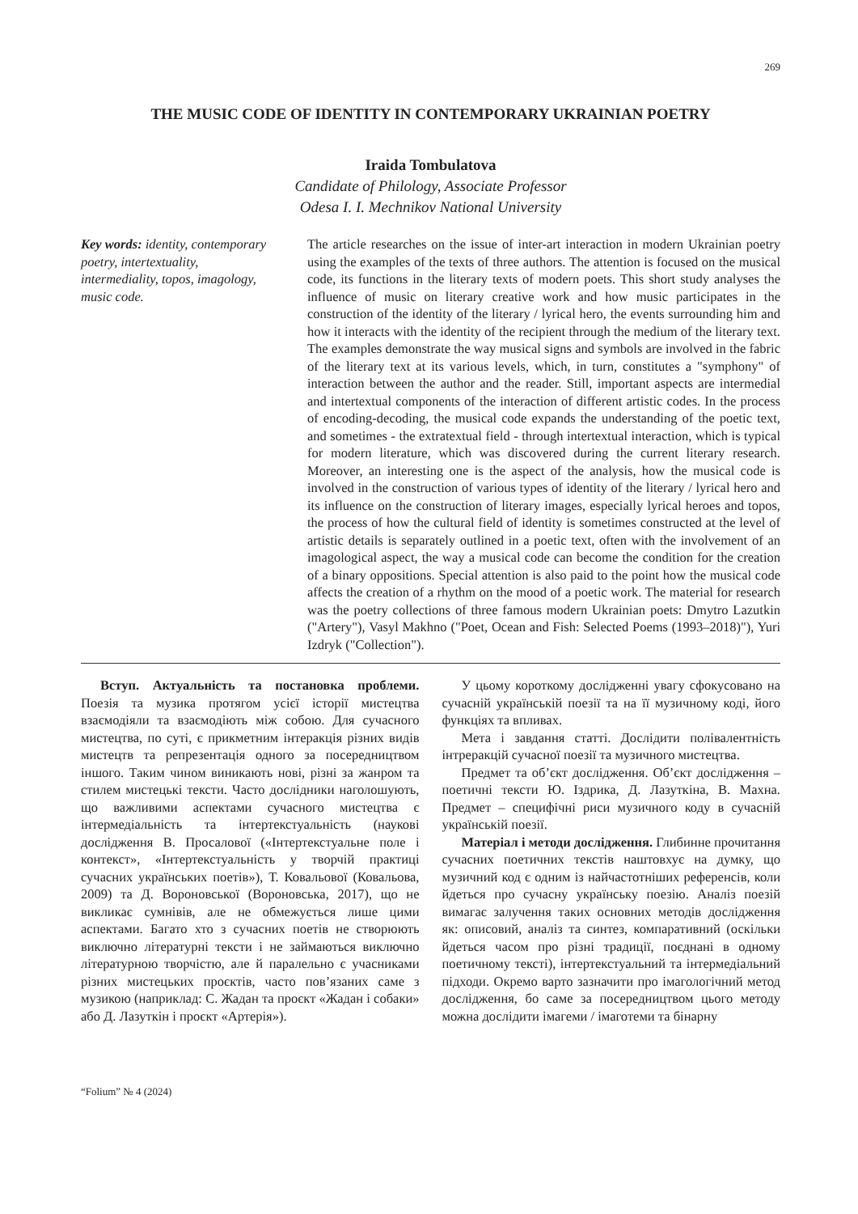269
THE MUSIC CODE OF IDENTITY IN CONTEMPORARY UKRAINIAN POETRY
Iraida Tombulatova
Candidate of Philology, Associate Professor
Odesa I. I. Mechnikov National University
Key words: identity, contemporary poetry, intertextuality, intermediality, topos, imagology, music code.
The article researches on the issue of inter-art interaction in modern Ukrainian poetry using the examples of the texts of three authors. The attention is focused on the musical code, its functions in the literary texts of modern poets. This short study analyses the influence of music on literary creative work and how music participates in the construction of the identity of the literary / lyrical hero, the events surrounding him and how it interacts with the identity of the recipient through the medium of the literary text. The examples demonstrate the way musical signs and symbols are involved in the fabric of the literary text at its various levels, which, in turn, constitutes a "symphony" of interaction between the author and the reader. Still, important aspects are intermedial and intertextual components of the interaction of different artistic codes. In the process of encoding-decoding, the musical code expands the understanding of the poetic text, and sometimes - the extratextual field - through intertextual interaction, which is typical for modern literature, which was discovered during the current literary research. Moreover, an interesting one is the aspect of the analysis, how the musical code is involved in the construction of various types of identity of the literary / lyrical hero and its influence on the construction of literary images, especially lyrical heroes and topos, the process of how the cultural field of identity is sometimes constructed at the level of artistic details is separately outlined in a poetic text, often with the involvement of an imagological aspect, the way a musical code can become the condition for the creation of a binary oppositions. Special attention is also paid to the point how the musical code affects the creation of a rhythm on the mood of a poetic work. The material for research was the poetry collections of three famous modern Ukrainian poets: Dmytro Lazutkin ("Artery"), Vasyl Makhno ("Poet, Ocean and Fish: Selected Poems (1993–2018)"), Yuri Izdryk ("Collection").
Вступ. Актуальність та постановка проблеми. Поезія та музика протягом усієї історії мистецтва взаємодіяли та взаємодіють між собою. Для сучасного мистецтва, по суті, є прикметним інтеракція різних видів мистецтв та репрезентація одного за посередництвом іншого. Таким чином виникають нові, різні за жанром та стилем мистецькі тексти. Часто дослідники наголошують, що важливими аспектами сучасного мистецтва є інтермедіальність та інтертекстуальність (наукові дослідження В. Просалової («Інтертекстуальне поле і контекст», «Інтертекстуальність у творчій практиці сучасних українських поетів»), Т. Ковальової (Ковальова, 2009) та Д. Вороновської (Вороновська, 2017), що не викликає сумнівів, але не обмежується лише цими аспектами. Багато хто з сучасних поетів не створюють виключно літературні тексти і не займаються виключно літературною творчістю, але й паралельно є учасниками різних мистецьких проєктів, часто пов’язаних саме з музикою (наприклад: С. Жадан та проєкт «Жадан і собаки» або Д. Лазуткін і проєкт «Артерія»).
У цьому короткому дослідженні увагу сфокусовано на сучасній українській поезії та на її музичному коді, його функціях та впливах.
Мета і завдання статті. Дослідити полівалентність інтреракцій сучасної поезії та музичного мистецтва.
Предмет та об’єкт дослідження. Об’єкт дослідження – поетичні тексти Ю. Іздрика, Д. Лазуткіна, В. Махна. Предмет – специфічні риси музичного коду в сучасній українській поезії.
Матеріал і методи дослідження. Глибинне прочитання сучасних поетичних текстів наштовхує на думку, що музичний код є одним із найчастотніших референсів, коли йдеться про сучасну українську поезію. Аналіз поезій вимагає залучення таких основних методів дослідження як: описовий, аналіз та синтез, компаративний (оскільки йдеться часом про різні традиції, поєднані в одному поетичному тексті), інтертекстуальний та інтермедіальний підходи. Окремо варто зазначити про імагологічний метод дослідження, бо саме за посередництвом цього методу можна дослідити імагеми / імаготеми та бінарну
“Folium” № 4 (2024)